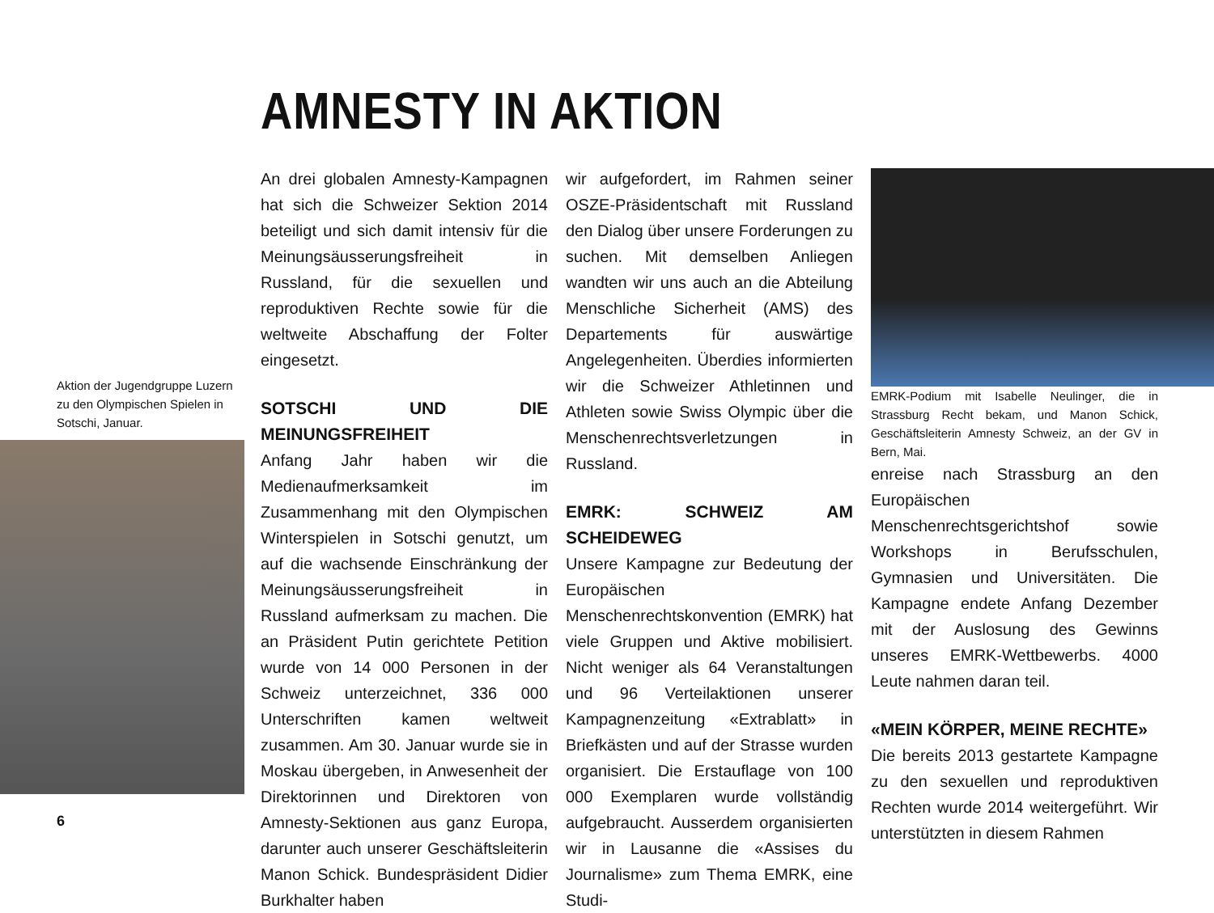AMNESTY IN AKTION
Aktion der Jugendgruppe Luzern zu den Olympischen Spielen in Sotschi, Januar.
An drei globalen Amnesty-Kampagnen hat sich die Schweizer Sektion 2014 beteiligt und sich damit intensiv für die Meinungsäusserungsfreiheit in Russland, für die sexuellen und reproduktiven Rechte sowie für die weltweite Abschaffung der Folter eingesetzt.
SOTSCHI UND DIE MEINUNGSFREIHEIT
Anfang Jahr haben wir die Medienaufmerksamkeit im Zusammenhang mit den Olympischen Winterspielen in Sotschi genutzt, um auf die wachsende Einschränkung der Meinungsäusserungsfreiheit in Russland aufmerksam zu machen. Die an Präsident Putin gerichtete Petition wurde von 14 000 Personen in der Schweiz unterzeichnet, 336 000 Unterschriften kamen weltweit zusammen. Am 30. Januar wurde sie in Moskau übergeben, in Anwesenheit der Direktorinnen und Direktoren von Amnesty-Sektionen aus ganz Europa, darunter auch unserer Geschäftsleiterin Manon Schick. Bundespräsident Didier Burkhalter haben
wir aufgefordert, im Rahmen seiner OSZE-Präsidentschaft mit Russland den Dialog über unsere Forderungen zu suchen. Mit demselben Anliegen wandten wir uns auch an die Abteilung Menschliche Sicherheit (AMS) des Departements für auswärtige Angelegenheiten. Überdies informierten wir die Schweizer Athletinnen und Athleten sowie Swiss Olympic über die Menschenrechtsverletzungen in Russland.
EMRK: SCHWEIZ AM SCHEIDEWEG
Unsere Kampagne zur Bedeutung der Europäischen Menschenrechtskonvention (EMRK) hat viele Gruppen und Aktive mobilisiert. Nicht weniger als 64 Veranstaltungen und 96 Verteilaktionen unserer Kampagnenzeitung «Extrablatt» in Briefkästen und auf der Strasse wurden organisiert. Die Erstauflage von 100 000 Exemplaren wurde vollständig aufgebraucht. Ausserdem organisierten wir in Lausanne die «Assises du Journalisme» zum Thema EMRK, eine Studi-
EMRK-Podium mit Isabelle Neulinger, die in Strassburg Recht bekam, und Manon Schick, Geschäftsleiterin Amnesty Schweiz, an der GV in Bern, Mai.
enreise nach Strassburg an den Europäischen Menschenrechtsgerichtshof sowie Workshops in Berufsschulen, Gymnasien und Universitäten. Die Kampagne endete Anfang Dezember mit der Auslosung des Gewinns unseres EMRK-Wettbewerbs. 4000 Leute nahmen daran teil.
«MEIN KÖRPER, MEINE RECHTE»
Die bereits 2013 gestartete Kampagne zu den sexuellen und reproduktiven Rechten wurde 2014 weitergeführt. Wir unterstützten in diesem Rahmen
6